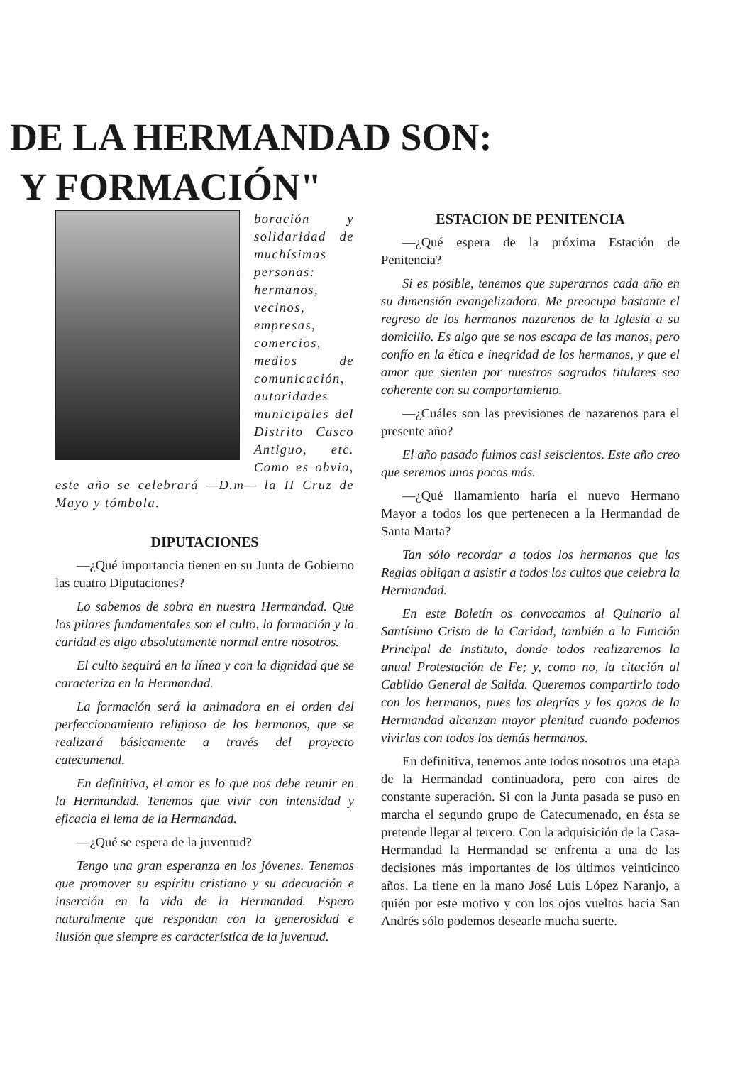DE LA HERMANDAD SON:
Y FORMACIÓN"
boración y solidaridad de muchísimas personas: hermanos, vecinos, empresas, comercios, medios de comunicación, autoridades municipales del Distrito Casco Antiguo, etc. Como es obvio, este año se celebrará —D.m— la II Cruz de Mayo y tómbola.
DIPUTACIONES
—¿Qué importancia tienen en su Junta de Gobierno las cuatro Diputaciones?
Lo sabemos de sobra en nuestra Hermandad. Que los pilares fundamentales son el culto, la formación y la caridad es algo absolutamente normal entre nosotros.
El culto seguirá en la línea y con la dignidad que se caracteriza en la Hermandad.
La formación será la animadora en el orden del perfeccionamiento religioso de los hermanos, que se realizará básicamente a través del proyecto catecumenal.
En definitiva, el amor es lo que nos debe reunir en la Hermandad. Tenemos que vivir con intensidad y eficacia el lema de la Hermandad.
—¿Qué se espera de la juventud?
Tengo una gran esperanza en los jóvenes. Tenemos que promover su espíritu cristiano y su adecuación e inserción en la vida de la Hermandad. Espero naturalmente que respondan con la generosidad e ilusión que siempre es característica de la juventud.
ESTACION DE PENITENCIA
—¿Qué espera de la próxima Estación de Penitencia?
Si es posible, tenemos que superarnos cada año en su dimensión evangelizadora. Me preocupa bastante el regreso de los hermanos nazarenos de la Iglesia a su domicilio. Es algo que se nos escapa de las manos, pero confío en la ética e inegridad de los hermanos, y que el amor que sienten por nuestros sagrados titulares sea coherente con su comportamiento.
—¿Cuáles son las previsiones de nazarenos para el presente año?
El año pasado fuimos casi seiscientos. Este año creo que seremos unos pocos más.
—¿Qué llamamiento haría el nuevo Hermano Mayor a todos los que pertenecen a la Hermandad de Santa Marta?
Tan sólo recordar a todos los hermanos que las Reglas obligan a asistir a todos los cultos que celebra la Hermandad.
En este Boletín os convocamos al Quinario al Santísimo Cristo de la Caridad, también a la Función Principal de Instituto, donde todos realizaremos la anual Protestación de Fe; y, como no, la citación al Cabildo General de Salida. Queremos compartirlo todo con los hermanos, pues las alegrías y los gozos de la Hermandad alcanzan mayor plenitud cuando podemos vivirlas con todos los demás hermanos.
En definitiva, tenemos ante todos nosotros una etapa de la Hermandad continuadora, pero con aires de constante superación. Si con la Junta pasada se puso en marcha el segundo grupo de Catecumenado, en ésta se pretende llegar al tercero. Con la adquisición de la Casa-Hermandad la Hermandad se enfrenta a una de las decisiones más importantes de los últimos veinticinco años. La tiene en la mano José Luis López Naranjo, a quién por este motivo y con los ojos vueltos hacia San Andrés sólo podemos desearle mucha suerte.